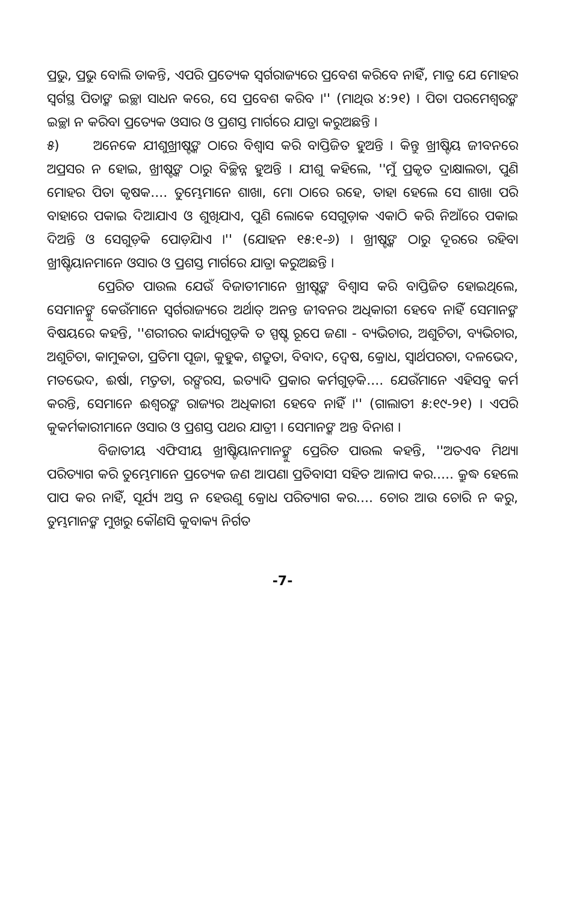ପ୍ରଭୁ, ପ୍ରଭୁ ବୋଲି ଡାକନ୍ତି, ଏପରି ପ୍ରତ୍ୟେକ ସ୍ୱର୍ଗରାଜ୍ୟରେ ପ୍ରବେଶ କରିବେ ନାହିଁ, ମାତ୍ର ଯେ ମୋହର ସ୍ୱର୍ଗସ୍ଥ ପିତାଙ୍କ ଇଚ୍ଛା ସାଧନ କରେ, ସେ ପ୍ରବେଶ କରିବ ।'' (ମାଥିଉ ୪:୨୧) । ପିତା ପରମେଶ୍ୱରଙ୍କ ଇଚ୍ଛା ନ କରିବା ପ୍ରତ୍ୟେକ ଓସାର ଓ ପ୍ରଶସ୍ତ ମାର୍ଗରେ ଯାତ୍ରା କରୁଅଛନ୍ତି ।
୫) ଅନେକେ ଯୀଶୁଖ୍ରୀଷ୍ଟଙ୍କ ଠାରେ ବିଶ୍ୱାସ କରି ବାପ୍ତିଜିତ ହୁଅନ୍ତି । କିନ୍ତୁ ଖ୍ରୀଷ୍ଟିୟ ଜୀବନରେ ଅପ୍ରସର ନ ହୋଇ, ଖ୍ରୀଷ୍ଟଙ୍କ ଠାରୁ ବିଚ୍ଛିନ୍ନ ହୁଅନ୍ତି । ଯୀଶୁ କହିଲେ, ''ମୁଁ ପ୍ରକୃତ ଦ୍ରାକ୍ଷାଲତା, ପୁଣି ମୋହର ପିତା କୃଷକ.... ତୁମ୍ଭେମାନେ ଶାଖା, ମୋ ଠାରେ ରହେ, ତାହା ହେଲେ ସେ ଶାଖା ପରି ବାହାରେ ପକାଇ ଦିଆଯାଏ ଓ ଶୁଖିଯାଏ, ପୁଣି ଲୋକେ ସେଗୁଡ଼ାକ ଏକାଠି କରି ନିଆଁରେ ପକାଇ ଦିଅନ୍ତି ଓ ସେଗୁଡ଼ିକ ପୋଡ଼ିଯାଏ ।'' (ଯୋହନ ୧୫:୧-୬) । ଖ୍ରୀଷ୍ଟଙ୍କ ଠାରୁ ଦୂରରେ ରହିବା ଖ୍ରୀଷ୍ଟିୟାନମାନେ ଓସାର ଓ ପ୍ରଶସ୍ତ ମାର୍ଗରେ ଯାତ୍ରା କରୁଅଛନ୍ତି ।
ପ୍ରେରିତ ପାଉଲ ଯେଉଁ ବିଜାତୀମାନେ ଖ୍ରୀଷ୍ଟଙ୍କ ବିଶ୍ୱାସ କରି ବାପ୍ତିଜିତ ହୋଇଥିଲେ, ସେମାନଙ୍କୁ କେଉଁମାନେ ସ୍ୱର୍ଗରାଜ୍ୟରେ ଅର୍ଥାତ୍ ଅନନ୍ତ ଜୀବନର ଅଧିକାରୀ ହେବେ ନାହିଁ ସେମାନଙ୍କ ବିଷୟରେ କହନ୍ତି, ''ଶରୀରର କାର୍ଯ୍ୟଗୁଡ଼ିକ ତ ସ୍ପଷ୍ଟ ରୂପେ ଜଣା - ବ୍ୟଭିଚାର, ଅଶୁଚିତା, ବ୍ୟଭିଚାର, ଅଶୁଚିତା, କାମୁକତା, ପ୍ରତିମା ପୂଜା, କୁହୁକ, ଶତ୍ରୁତା, ବିବାଦ, ଦ୍ୱେଷ, କ୍ରୋଧ, ସ୍ୱାର୍ଥପରତା, ଦଳଭେଦ, ମତଭେଦ, ଈର୍ଷା, ମତ୍ତତା, ରଙ୍ଗରସ, ଇତ୍ୟାଦି ପ୍ରକାର କର୍ମଗୁଡ଼ିକ.... ଯେଉଁମାନେ ଏହିସବୁ କର୍ମ କରନ୍ତି, ସେମାନେ ଈଶ୍ୱରଙ୍କ ରାଜ୍ୟର ଅଧିକାରୀ ହେବେ ନାହିଁ ।'' (ଗାଲାତୀ ୫:୧୯-୨୧) । ଏପରି କୁକର୍ମକାରୀମାନେ ଓସାର ଓ ପ୍ରଶସ୍ତ ପଥର ଯାତ୍ରୀ । ସେମାନଙ୍କ ଅନ୍ତ ବିନାଶ ।
ବିଜାତୀୟ ଏଫିସୀୟ ଖ୍ରୀଷ୍ଟିୟାନମାନଙ୍କୁ ପ୍ରେରିତ ପାଉଲ କହନ୍ତି, ''ଅତଏବ ମିଥ୍ୟା ପରିତ୍ୟାଗ କରି ତୁମ୍ଭେମାନେ ପ୍ରତ୍ୟେକ ଜଣ ଆପଣା ପ୍ରତିବାସୀ ସହିତ ଆଳାପ କର..... କ୍ରୁଦ୍ଧ ହେଲେ ପାପ କର ନାହିଁ, ସୂର୍ଯ୍ୟ ଅସ୍ତ ନ ହେଉଣୁ କ୍ରୋଧ ପରିତ୍ୟାଗ କର.... ଚୋର ଆଉ ଚୋରି ନ କରୁ, ତୁମ୍ଭମାନଙ୍କ ମୁଖରୁ କୌଣସି କୁବାକ୍ୟ ନିର୍ଗତ
-7-